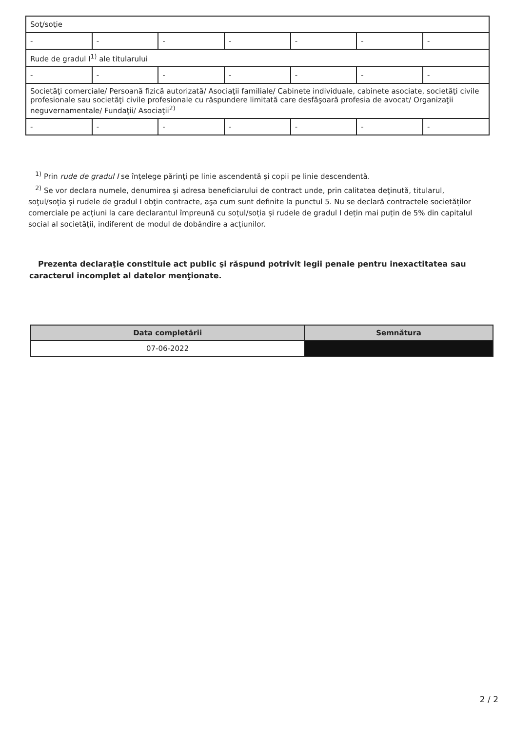| Soţ/soţie | | | | | | |
| - | - | - | - | - | - | - |
| Rude de gradul I<sup>1)</sup> ale titularului | | | | | | |
| - | - | - | - | - | - | - |
| Societăţi comerciale/ Persoană fizică autorizată/ Asociaţii familiale/ Cabinete individuale, cabinete asociate, societăţi civile profesionale sau societăţi civile profesionale cu răspundere limitată care desfăşoară profesia de avocat/ Organizaţii neguvernamentale/ Fundaţii/ Asociaţii<sup>2)</sup> | | | | | | |
| - | - | - | - | - | - | - |
<sup>1)</sup> Prin rude de gradul I se înţelege părinţi pe linie ascendentă şi copii pe linie descendentă.
<sup>2)</sup> Se vor declara numele, denumirea şi adresa beneficiarului de contract unde, prin calitatea deţinută, titularul, soţul/soţia şi rudele de gradul I obţin contracte, aşa cum sunt definite la punctul 5. Nu se declară contractele societăților comerciale pe acțiuni la care declarantul împreună cu soțul/soția și rudele de gradul I dețin mai puțin de 5% din capitalul social al societății, indiferent de modul de dobândire a acțiunilor.
Prezenta declaraţie constituie act public şi răspund potrivit legii penale pentru inexactitatea sau caracterul incomplet al datelor menţionate.
| Data completării | Semnătura |
| --- | --- |
| 07-06-2022 | |
2 / 2